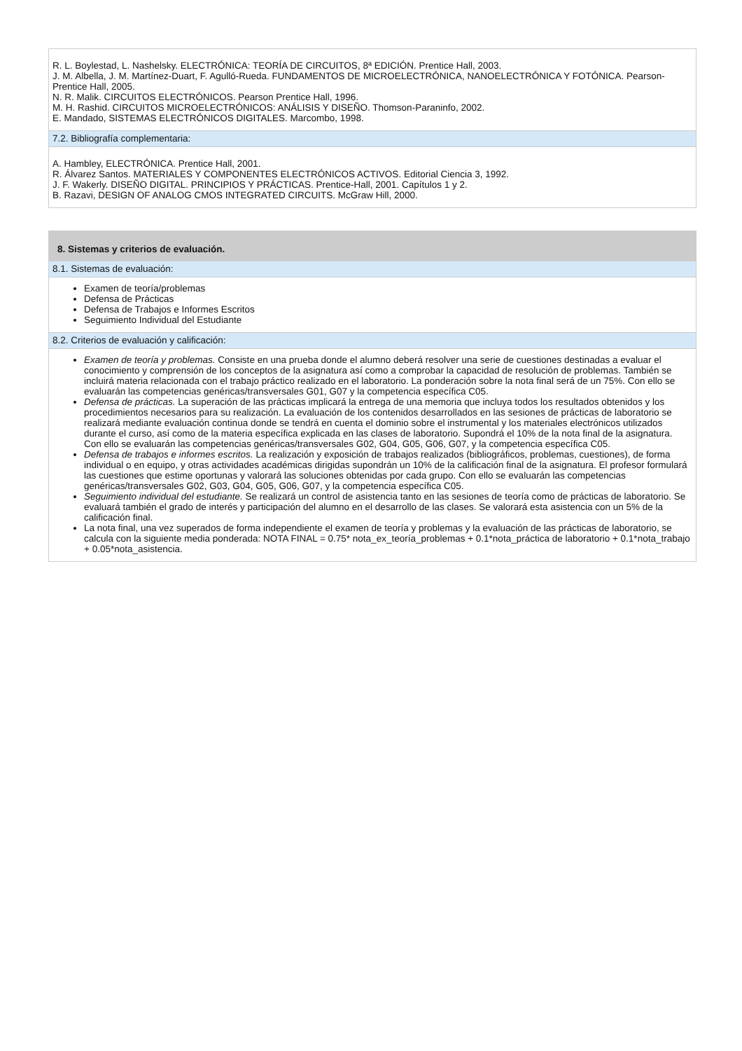R. L. Boylestad, L. Nashelsky. ELECTRÓNICA: TEORÍA DE CIRCUITOS, 8ª EDICIÓN. Prentice Hall, 2003.
J. M. Albella, J. M. Martínez-Duart, F. Agulló-Rueda. FUNDAMENTOS DE MICROELECTRÓNICA, NANOELECTRÓNICA Y FOTÓNICA. Pearson-Prentice Hall, 2005.
N. R. Malik. CIRCUITOS ELECTRÓNICOS. Pearson Prentice Hall, 1996.
M. H. Rashid. CIRCUITOS MICROELECTRÓNICOS: ANÁLISIS Y DISEÑO. Thomson-Paraninfo, 2002.
E. Mandado, SISTEMAS ELECTRÓNICOS DIGITALES. Marcombo, 1998.
7.2. Bibliografía complementaria:
A. Hambley, ELECTRÓNICA. Prentice Hall, 2001.
R. Álvarez Santos. MATERIALES Y COMPONENTES ELECTRÓNICOS ACTIVOS. Editorial Ciencia 3, 1992.
J. F. Wakerly. DISEÑO DIGITAL. PRINCIPIOS Y PRÁCTICAS. Prentice-Hall, 2001. Capítulos 1 y 2.
B. Razavi, DESIGN OF ANALOG CMOS INTEGRATED CIRCUITS. McGraw Hill, 2000.
8. Sistemas y criterios de evaluación.
8.1. Sistemas de evaluación:
Examen de teoría/problemas
Defensa de Prácticas
Defensa de Trabajos e Informes Escritos
Seguimiento Individual del Estudiante
8.2. Criterios de evaluación y calificación:
Examen de teoría y problemas. Consiste en una prueba donde el alumno deberá resolver una serie de cuestiones destinadas a evaluar el conocimiento y comprensión de los conceptos de la asignatura así como a comprobar la capacidad de resolución de problemas. También se incluirá materia relacionada con el trabajo práctico realizado en el laboratorio. La ponderación sobre la nota final será de un 75%. Con ello se evaluarán las competencias genéricas/transversales G01, G07 y la competencia específica C05.
Defensa de prácticas. La superación de las prácticas implicará la entrega de una memoria que incluya todos los resultados obtenidos y los procedimientos necesarios para su realización. La evaluación de los contenidos desarrollados en las sesiones de prácticas de laboratorio se realizará mediante evaluación continua donde se tendrá en cuenta el dominio sobre el instrumental y los materiales electrónicos utilizados durante el curso, así como de la materia específica explicada en las clases de laboratorio. Supondrá el 10% de la nota final de la asignatura. Con ello se evaluarán las competencias genéricas/transversales G02, G04, G05, G06, G07, y la competencia específica C05.
Defensa de trabajos e informes escritos. La realización y exposición de trabajos realizados (bibliográficos, problemas, cuestiones), de forma individual o en equipo, y otras actividades académicas dirigidas supondrán un 10% de la calificación final de la asignatura. El profesor formulará las cuestiones que estime oportunas y valorará las soluciones obtenidas por cada grupo. Con ello se evaluarán las competencias genéricas/transversales G02, G03, G04, G05, G06, G07, y la competencia específica C05.
Seguimiento individual del estudiante. Se realizará un control de asistencia tanto en las sesiones de teoría como de prácticas de laboratorio. Se evaluará también el grado de interés y participación del alumno en el desarrollo de las clases. Se valorará esta asistencia con un 5% de la calificación final.
La nota final, una vez superados de forma independiente el examen de teoría y problemas y la evaluación de las prácticas de laboratorio, se calcula con la siguiente media ponderada: NOTA FINAL = 0.75* nota_ex_teoría_problemas + 0.1*nota_práctica de laboratorio + 0.1*nota_trabajo + 0.05*nota_asistencia.